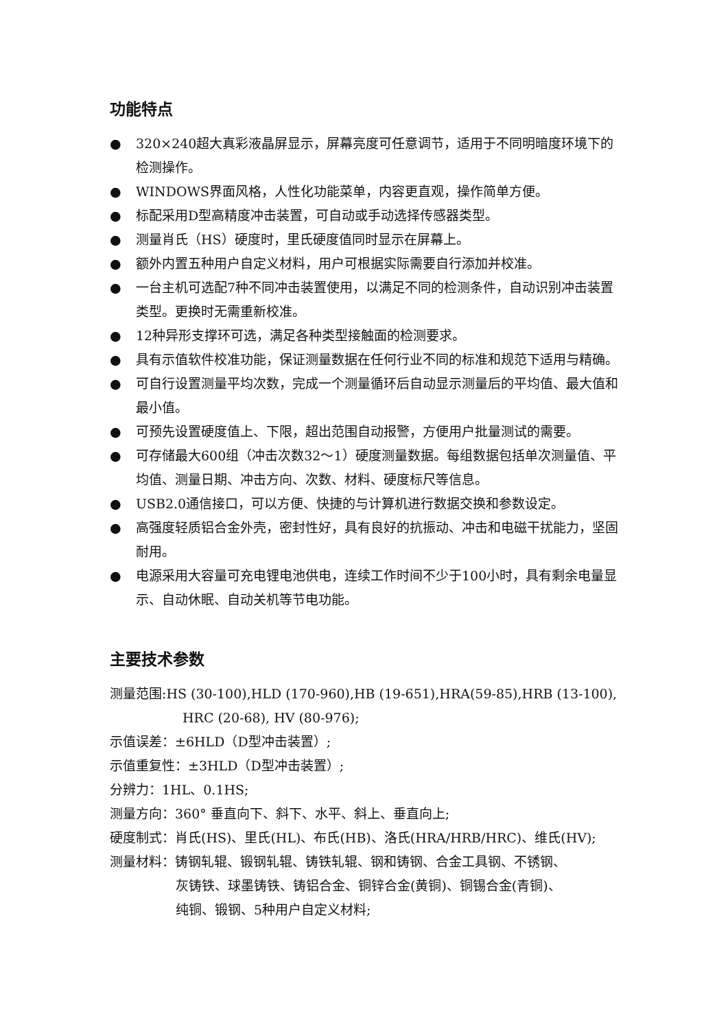功能特点
● 320×240超大真彩液晶屏显示，屏幕亮度可任意调节，适用于不同明暗度环境下的检测操作。
● WINDOWS界面风格，人性化功能菜单，内容更直观，操作简单方便。
● 标配采用D型高精度冲击装置，可自动或手动选择传感器类型。
● 测量肖氏（HS）硬度时，里氏硬度值同时显示在屏幕上。
● 额外内置五种用户自定义材料，用户可根据实际需要自行添加并校准。
● 一台主机可选配7种不同冲击装置使用，以满足不同的检测条件，自动识别冲击装置类型。更换时无需重新校准。
● 12种异形支撑环可选，满足各种类型接触面的检测要求。
● 具有示值软件校准功能，保证测量数据在任何行业不同的标准和规范下适用与精确。
● 可自行设置测量平均次数，完成一个测量循环后自动显示测量后的平均值、最大值和最小值。
● 可预先设置硬度值上、下限，超出范围自动报警，方便用户批量测试的需要。
● 可存储最大600组（冲击次数32～1）硬度测量数据。每组数据包括单次测量值、平均值、测量日期、冲击方向、次数、材料、硬度标尺等信息。
● USB2.0通信接口，可以方便、快捷的与计算机进行数据交换和参数设定。
● 高强度轻质铝合金外壳，密封性好，具有良好的抗振动、冲击和电磁干扰能力，坚固耐用。
● 电源采用大容量可充电锂电池供电，连续工作时间不少于100小时，具有剩余电量显示、自动休眠、自动关机等节电功能。
主要技术参数
测量范围:HS (30-100),HLD (170-960),HB (19-651),HRA(59-85),HRB (13-100),
HRC (20-68), HV (80-976);
示值误差：±6HLD（D型冲击装置）;
示值重复性：±3HLD（D型冲击装置）;
分辨力：1HL、0.1HS;
测量方向：360° 垂直向下、斜下、水平、斜上、垂直向上;
硬度制式：肖氏(HS)、里氏(HL)、布氏(HB)、洛氏(HRA/HRB/HRC)、维氏(HV);
测量材料：铸钢轧辊、锻钢轧辊、铸铁轧辊、钢和铸钢、合金工具钢、不锈钢、
灰铸铁、球墨铸铁、铸铝合金、铜锌合金(黄铜)、铜锡合金(青铜)、
纯铜、锻钢、5种用户自定义材料;